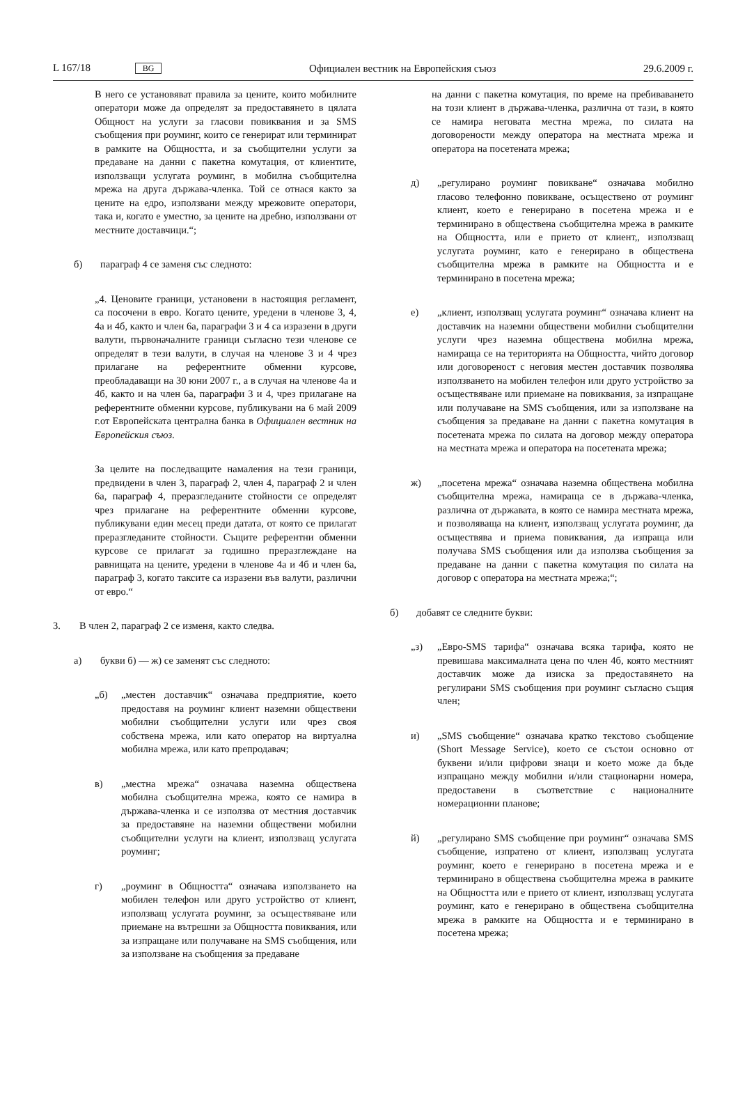L 167/18 BG Официален вестник на Европейския съюз 29.6.2009 г.
В него се установяват правила за цените, които мобилните оператори може да определят за предоставянето в цялата Общност на услуги за гласови повиквания и за SMS съобщения при роуминг, които се генерират или терминират в рамките на Общността, и за съобщителни услуги за предаване на данни с пакетна комутация, от клиентите, използващи услугата роуминг, в мобилна съобщителна мрежа на друга държава-членка. Той се отнася както за цените на едро, използвани между мрежовите оператори, така и, когато е уместно, за цените на дребно, използвани от местните доставчици.“;
б) параграф 4 се заменя със следното:
„4. Ценовите граници, установени в настоящия регламент, са посочени в евро. Когато цените, уредени в членове 3, 4, 4а и 4б, както и член 6а, параграфи 3 и 4 са изразени в други валути, първоначалните граници съгласно тези членове се определят в тези валути, в случая на членове 3 и 4 чрез прилагане на референтните обменни курсове, преобладаващи на 30 юни 2007 г., а в случая на членове 4а и 4б, както и на член 6а, параграфи 3 и 4, чрез прилагане на референтните обменни курсове, публикувани на 6 май 2009 г.от Европейската централна банка в Официален вестник на Европейския съюз.
За целите на последващите намаления на тези граници, предвидени в член 3, параграф 2, член 4, параграф 2 и член 6а, параграф 4, преразгледаните стойности се определят чрез прилагане на референтните обменни курсове, публикувани един месец преди датата, от която се прилагат преразгледаните стойности. Същите референтни обменни курсове се прилагат за годишно преразглеждане на равнищата на цените, уредени в членове 4а и 4б и член 6а, параграф 3, когато таксите са изразени във валути, различни от евро.“
3. В член 2, параграф 2 се изменя, както следва.
а) букви б) — ж) се заменят със следното:
„б) „местен доставчик“ означава предприятие, което предоставя на роуминг клиент наземни обществени мобилни съобщителни услуги или чрез своя собствена мрежа, или като оператор на виртуална мобилна мрежа, или като препродавач;
в) „местна мрежа“ означава наземна обществена мобилна съобщителна мрежа, която се намира в държава-членка и се използва от местния доставчик за предоставяне на наземни обществени мобилни съобщителни услуги на клиент, използващ услугата роуминг;
г) „роуминг в Общността“ означава използването на мобилен телефон или друго устройство от клиент, използващ услугата роуминг, за осъществяване или приемане на вътрешни за Общността повиквания, или за изпращане или получаване на SMS съобщения, или за използване на съобщения за предаване
на данни с пакетна комутация, по време на пребиваването на този клиент в държава-членка, различна от тази, в която се намира неговата местна мрежа, по силата на договорености между оператора на местната мрежа и оператора на посетената мрежа;
д) „регулирано роуминг повикване“ означава мобилно гласово телефонно повикване, осъществено от роуминг клиент, което е генерирано в посетена мрежа и е терминирано в обществена съобщителна мрежа в рамките на Общността, или е прието от клиент,, използващ услугата роуминг, като е генерирано в обществена съобщителна мрежа в рамките на Общността и е терминирано в посетена мрежа;
е) „клиент, използващ услугата роуминг“ означава клиент на доставчик на наземни обществени мобилни съобщителни услуги чрез наземна обществена мобилна мрежа, намираща се на територията на Общността, чийто договор или договореност с неговия местен доставчик позволява използването на мобилен телефон или друго устройство за осъществяване или приемане на повиквания, за изпращане или получаване на SMS съобщения, или за използване на съобщения за предаване на данни с пакетна комутация в посетената мрежа по силата на договор между оператора на местната мрежа и оператора на посетената мрежа;
ж) „посетена мрежа“ означава наземна обществена мобилна съобщителна мрежа, намираща се в държава-членка, различна от държавата, в която се намира местната мрежа, и позволяваща на клиент, използващ услугата роуминг, да осъществява и приема повиквания, да изпраща или получава SMS съобщения или да използва съобщения за предаване на данни с пакетна комутация по силата на договор с оператора на местната мрежа;“;
б) добавят се следните букви:
„з) „Евро-SMS тарифа“ означава всяка тарифа, която не превишава максималната цена по член 4б, която местният доставчик може да изиска за предоставянето на регулирани SMS съобщения при роуминг съгласно същия член;
и) „SMS съобщение“ означава кратко текстово съобщение (Short Message Service), което се състои основно от буквени и/или цифрови знаци и което може да бъде изпращано между мобилни и/или стационарни номера, предоставени в съответствие с националните номерационни планове;
й) „регулирано SMS съобщение при роуминг“ означава SMS съобщение, изпратено от клиент, използващ услугата роуминг, което е генерирано в посетена мрежа и е терминирано в обществена съобщителна мрежа в рамките на Общността или е прието от клиент, използващ услугата роуминг, като е генерирано в обществена съобщителна мрежа в рамките на Общността и е терминирано в посетена мрежа;